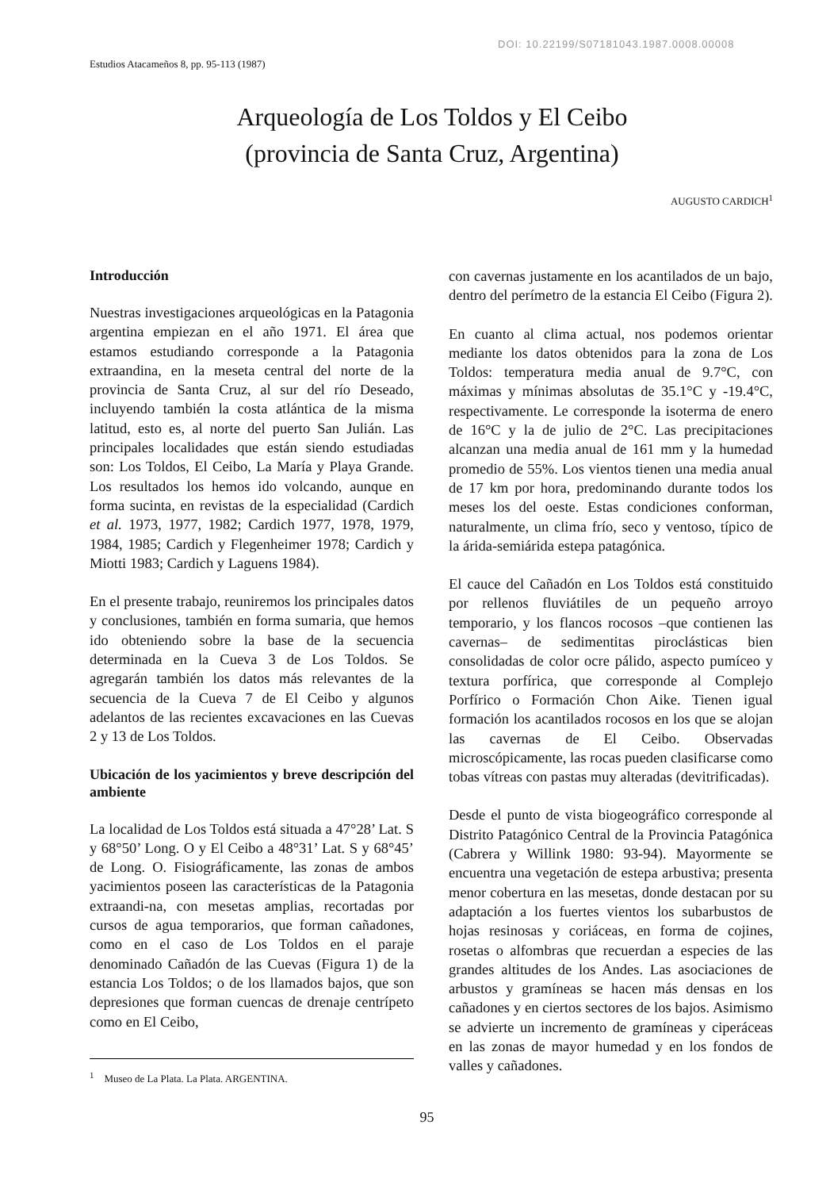DOI: 10.22199/S07181043.1987.0008.00008
Estudios Atacameños 8, pp. 95-113 (1987)
Arqueología de Los Toldos y El Ceibo
(provincia de Santa Cruz, Argentina)
AUGUSTO CARDICH<sup>1</sup>
Introducción
Nuestras investigaciones arqueológicas en la Patagonia argentina empiezan en el año 1971. El área que estamos estudiando corresponde a la Patagonia extraandina, en la meseta central del norte de la provincia de Santa Cruz, al sur del río Deseado, incluyendo también la costa atlántica de la misma latitud, esto es, al norte del puerto San Julián. Las principales localidades que están siendo estudiadas son: Los Toldos, El Ceibo, La María y Playa Grande. Los resultados los hemos ido volcando, aunque en forma sucinta, en revistas de la especialidad (Cardich et al. 1973, 1977, 1982; Cardich 1977, 1978, 1979, 1984, 1985; Cardich y Flegenheimer 1978; Cardich y Miotti 1983; Cardich y Laguens 1984).
En el presente trabajo, reuniremos los principales datos y conclusiones, también en forma sumaria, que hemos ido obteniendo sobre la base de la secuencia determinada en la Cueva 3 de Los Toldos. Se agregarán también los datos más relevantes de la secuencia de la Cueva 7 de El Ceibo y algunos adelantos de las recientes excavaciones en las Cuevas 2 y 13 de Los Toldos.
Ubicación de los yacimientos y breve descripción del ambiente
La localidad de Los Toldos está situada a 47°28’ Lat. S y 68°50’ Long. O y El Ceibo a 48°31’ Lat. S y 68°45’ de Long. O. Fisiográficamente, las zonas de ambos yacimientos poseen las características de la Patagonia extraandi-na, con mesetas amplias, recortadas por cursos de agua temporarios, que forman cañadones, como en el caso de Los Toldos en el paraje denominado Cañadón de las Cuevas (Figura 1) de la estancia Los Toldos; o de los llamados bajos, que son depresiones que forman cuencas de drenaje centrípeto como en El Ceibo,
<sup>1</sup> Museo de La Plata. La Plata. ARGENTINA.
con cavernas justamente en los acantilados de un bajo, dentro del perímetro de la estancia El Ceibo (Figura 2).
En cuanto al clima actual, nos podemos orientar mediante los datos obtenidos para la zona de Los Toldos: temperatura media anual de 9.7°C, con máximas y mínimas absolutas de 35.1°C y -19.4°C, respectivamente. Le corresponde la isoterma de enero de 16°C y la de julio de 2°C. Las precipitaciones alcanzan una media anual de 161 mm y la humedad promedio de 55%. Los vientos tienen una media anual de 17 km por hora, predominando durante todos los meses los del oeste. Estas condiciones conforman, naturalmente, un clima frío, seco y ventoso, típico de la árida-semiárida estepa patagónica.
El cauce del Cañadón en Los Toldos está constituido por rellenos fluviátiles de un pequeño arroyo temporario, y los flancos rocosos –que contienen las cavernas– de sedimentitas piroclásticas bien consolidadas de color ocre pálido, aspecto pumíceo y textura porfírica, que corresponde al Complejo Porfírico o Formación Chon Aike. Tienen igual formación los acantilados rocosos en los que se alojan las cavernas de El Ceibo. Observadas microscópicamente, las rocas pueden clasificarse como tobas vítreas con pastas muy alteradas (devitrificadas).
Desde el punto de vista biogeográfico corresponde al Distrito Patagónico Central de la Provincia Patagónica (Cabrera y Willink 1980: 93-94). Mayormente se encuentra una vegetación de estepa arbustiva; presenta menor cobertura en las mesetas, donde destacan por su adaptación a los fuertes vientos los subarbustos de hojas resinosas y coriáceas, en forma de cojines, rosetas o alfombras que recuerdan a especies de las grandes altitudes de los Andes. Las asociaciones de arbustos y gramíneas se hacen más densas en los cañadones y en ciertos sectores de los bajos. Asimismo se advierte un incremento de gramíneas y ciperáceas en las zonas de mayor humedad y en los fondos de valles y cañadones.
95